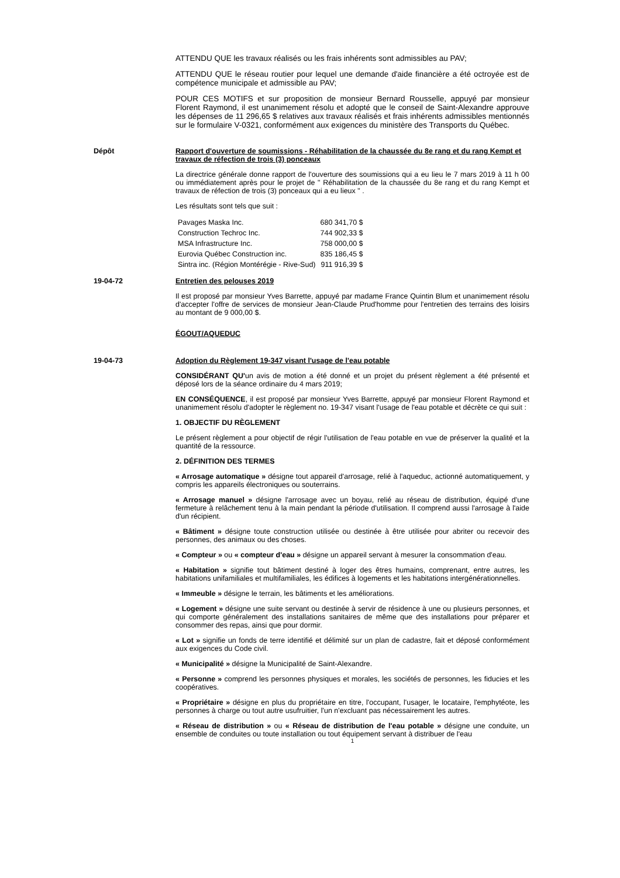ATTENDU QUE les travaux réalisés ou les frais inhérents sont admissibles au PAV;
ATTENDU QUE le réseau routier pour lequel une demande d'aide financière a été octroyée est de compétence municipale et admissible au PAV;
POUR CES MOTIFS et sur proposition de monsieur Bernard Rousselle, appuyé par monsieur Florent Raymond, il est unanimement résolu et adopté que le conseil de Saint-Alexandre approuve les dépenses de 11 296,65 $ relatives aux travaux réalisés et frais inhérents admissibles mentionnés sur le formulaire V-0321, conformément aux exigences du ministère des Transports du Québec.
Dépôt Rapport d'ouverture de soumissions - Réhabilitation de la chaussée du 8e rang et du rang Kempt et travaux de réfection de trois (3) ponceaux
La directrice générale donne rapport de l'ouverture des soumissions qui a eu lieu le 7 mars 2019 à 11 h 00 ou immédiatement après pour le projet de " Réhabilitation de la chaussée du 8e rang et du rang Kempt et travaux de réfection de trois (3) ponceaux qui a eu lieux " .
Les résultats sont tels que suit :
| Pavages Maska Inc. | 680 341,70 $ |
| Construction Techroc Inc. | 744 902,33 $ |
| MSA Infrastructure Inc. | 758 000,00 $ |
| Eurovia Québec Construction inc. | 835 186,45 $ |
| Sintra inc. (Région Montérégie - Rive-Sud) | 911 916,39 $ |
19-04-72 Entretien des pelouses 2019
Il est proposé par monsieur Yves Barrette, appuyé par madame France Quintin Blum et unanimement résolu d'accepter l'offre de services de monsieur Jean-Claude Prud'homme pour l'entretien des terrains des loisirs au montant de 9 000,00 $.
ÉGOUT/AQUEDUC
19-04-73 Adoption du Règlement 19-347 visant l'usage de l'eau potable
CONSIDÉRANT QU'un avis de motion a été donné et un projet du présent règlement a été présenté et déposé lors de la séance ordinaire du 4 mars 2019;
EN CONSÉQUENCE, il est proposé par monsieur Yves Barrette, appuyé par monsieur Florent Raymond et unanimement résolu d'adopter le règlement no. 19-347 visant l'usage de l'eau potable et décrète ce qui suit :
1. OBJECTIF DU RÈGLEMENT
Le présent règlement a pour objectif de régir l'utilisation de l'eau potable en vue de préserver la qualité et la quantité de la ressource.
2. DÉFINITION DES TERMES
« Arrosage automatique » désigne tout appareil d'arrosage, relié à l'aqueduc, actionné automatiquement, y compris les appareils électroniques ou souterrains.
« Arrosage manuel » désigne l'arrosage avec un boyau, relié au réseau de distribution, équipé d'une fermeture à relâchement tenu à la main pendant la période d'utilisation. Il comprend aussi l'arrosage à l'aide d'un récipient.
« Bâtiment » désigne toute construction utilisée ou destinée à être utilisée pour abriter ou recevoir des personnes, des animaux ou des choses.
« Compteur » ou « compteur d'eau » désigne un appareil servant à mesurer la consommation d'eau.
« Habitation » signifie tout bâtiment destiné à loger des êtres humains, comprenant, entre autres, les habitations unifamiliales et multifamiliales, les édifices à logements et les habitations intergénérationnelles.
« Immeuble » désigne le terrain, les bâtiments et les améliorations.
« Logement » désigne une suite servant ou destinée à servir de résidence à une ou plusieurs personnes, et qui comporte généralement des installations sanitaires de même que des installations pour préparer et consommer des repas, ainsi que pour dormir.
« Lot » signifie un fonds de terre identifié et délimité sur un plan de cadastre, fait et déposé conformément aux exigences du Code civil.
« Municipalité » désigne la Municipalité de Saint-Alexandre.
« Personne » comprend les personnes physiques et morales, les sociétés de personnes, les fiducies et les coopératives.
« Propriétaire » désigne en plus du propriétaire en titre, l'occupant, l'usager, le locataire, l'emphytéote, les personnes à charge ou tout autre usufruitier, l'un n'excluant pas nécessairement les autres.
« Réseau de distribution » ou « Réseau de distribution de l'eau potable » désigne une conduite, un ensemble de conduites ou toute installation ou tout équipement servant à distribuer de l'eau
1